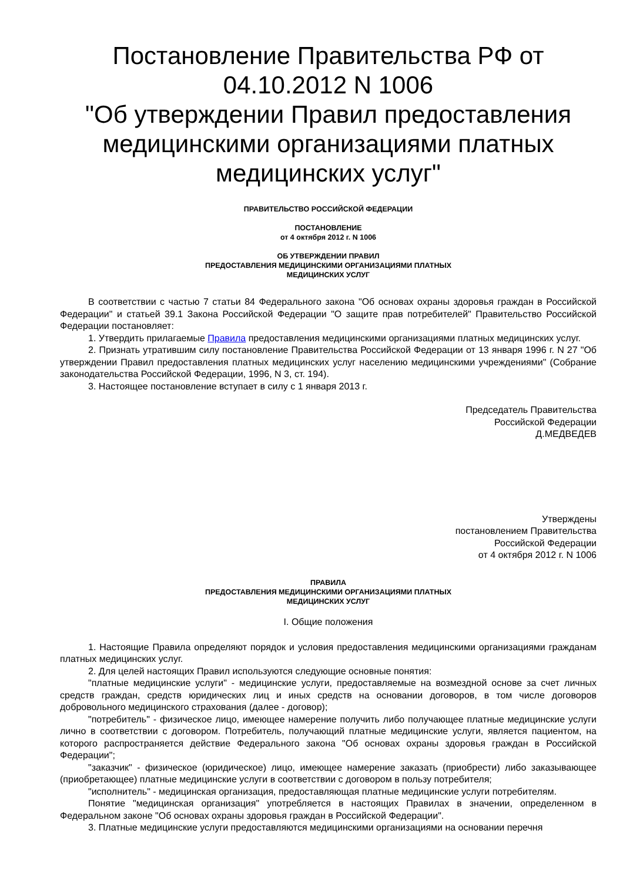Постановление Правительства РФ от 04.10.2012 N 1006
"Об утверждении Правил предоставления медицинскими организациями платных медицинских услуг"
ПРАВИТЕЛЬСТВО РОССИЙСКОЙ ФЕДЕРАЦИИ
ПОСТАНОВЛЕНИЕ
от 4 октября 2012 г. N 1006
ОБ УТВЕРЖДЕНИИ ПРАВИЛ
ПРЕДОСТАВЛЕНИЯ МЕДИЦИНСКИМИ ОРГАНИЗАЦИЯМИ ПЛАТНЫХ
МЕДИЦИНСКИХ УСЛУГ
В соответствии с частью 7 статьи 84 Федерального закона "Об основах охраны здоровья граждан в Российской Федерации" и статьей 39.1 Закона Российской Федерации "О защите прав потребителей" Правительство Российской Федерации постановляет:
1. Утвердить прилагаемые Правила предоставления медицинскими организациями платных медицинских услуг.
2. Признать утратившим силу постановление Правительства Российской Федерации от 13 января 1996 г. N 27 "Об утверждении Правил предоставления платных медицинских услуг населению медицинскими учреждениями" (Собрание законодательства Российской Федерации, 1996, N 3, ст. 194).
3. Настоящее постановление вступает в силу с 1 января 2013 г.
Председатель Правительства
Российской Федерации
Д.МЕДВЕДЕВ
Утверждены
постановлением Правительства
Российской Федерации
от 4 октября 2012 г. N 1006
ПРАВИЛА
ПРЕДОСТАВЛЕНИЯ МЕДИЦИНСКИМИ ОРГАНИЗАЦИЯМИ ПЛАТНЫХ
МЕДИЦИНСКИХ УСЛУГ
I. Общие положения
1. Настоящие Правила определяют порядок и условия предоставления медицинскими организациями гражданам платных медицинских услуг.
2. Для целей настоящих Правил используются следующие основные понятия:
"платные медицинские услуги" - медицинские услуги, предоставляемые на возмездной основе за счет личных средств граждан, средств юридических лиц и иных средств на основании договоров, в том числе договоров добровольного медицинского страхования (далее - договор);
"потребитель" - физическое лицо, имеющее намерение получить либо получающее платные медицинские услуги лично в соответствии с договором. Потребитель, получающий платные медицинские услуги, является пациентом, на которого распространяется действие Федерального закона "Об основах охраны здоровья граждан в Российской Федерации";
"заказчик" - физическое (юридическое) лицо, имеющее намерение заказать (приобрести) либо заказывающее (приобретающее) платные медицинские услуги в соответствии с договором в пользу потребителя;
"исполнитель" - медицинская организация, предоставляющая платные медицинские услуги потребителям.
Понятие "медицинская организация" употребляется в настоящих Правилах в значении, определенном в Федеральном законе "Об основах охраны здоровья граждан в Российской Федерации".
3. Платные медицинские услуги предоставляются медицинскими организациями на основании перечня